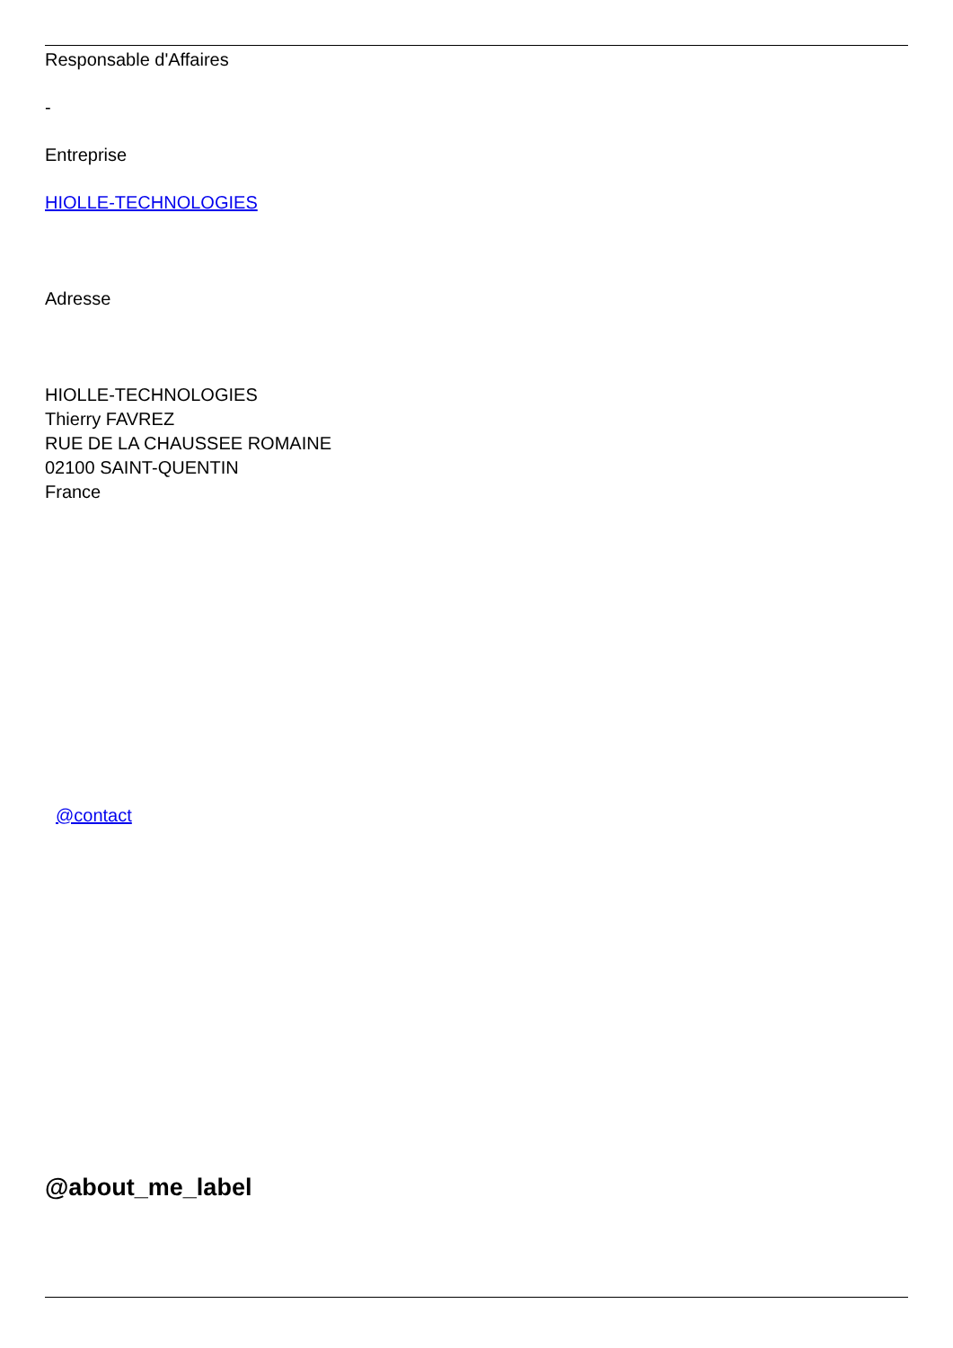Responsable d'Affaires
-
Entreprise
HIOLLE-TECHNOLOGIES
Adresse
HIOLLE-TECHNOLOGIES
Thierry FAVREZ
RUE DE LA CHAUSSEE ROMAINE
02100 SAINT-QUENTIN
France
@contact
@about_me_label